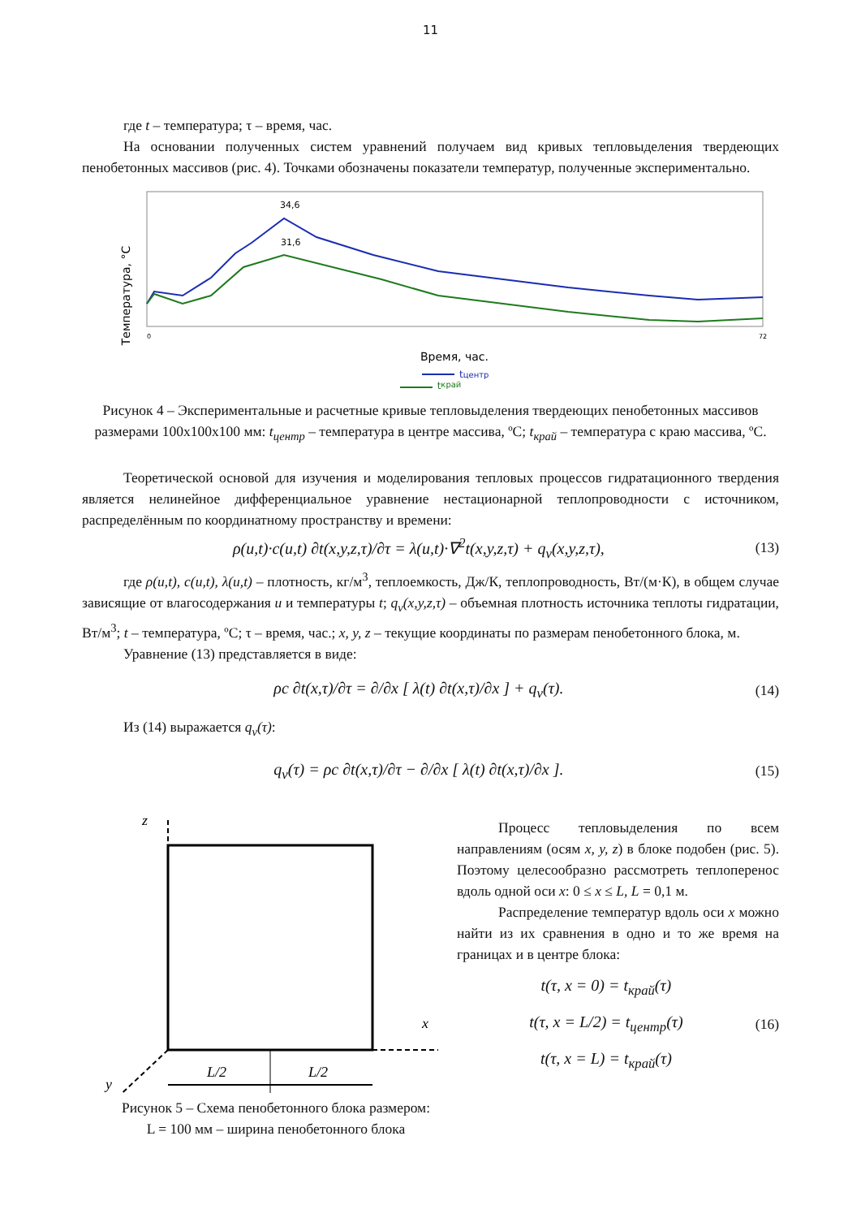11
где t – температура; τ – время, час.
На основании полученных систем уравнений получаем вид кривых тепловыделения твердеющих пенобетонных массивов (рис. 4). Точками обозначены показатели температур, полученные экспериментально.
Температура, °C
34,6
31,6
0
72
Время, час.
tцентр
t<sub>край</sub>
Рисунок 4 – Экспериментальные и расчетные кривые тепловыделения твердеющих пенобетонных массивов размерами 100x100x100 мм: t<sub>центр</sub> – температура в центре массива, ºС; t<sub>край</sub> – температура с краю массива, ºС.
Теоретической основой для изучения и моделирования тепловых процессов гидратационного твердения является нелинейное дифференциальное уравнение нестационарной теплопроводности с источником, распределённым по координатному пространству и времени:
ρ(u,t)·c(u,t) ∂t(x,y,z,τ)/∂τ = λ(u,t)·∇<sup>2</sup>t(x,y,z,τ) + q<sub>v</sub>(x,y,z,τ), (13)
где ρ(u,t), c(u,t), λ(u,t) – плотность, кг/м<sup>3</sup>, теплоемкость, Дж/К, теплопроводность, Вт/(м·К), в общем случае зависящие от влагосодержания u и температуры t; q<sub>v</sub>(x,y,z,τ) – объемная плотность источника теплоты гидратации, Вт/м<sup>3</sup>; t – температура, ºС; τ – время, час.; x, y, z – текущие координаты по размерам пенобетонного блока, м.
Уравнение (13) представляется в виде:
ρc ∂t(x,τ)/∂τ = ∂/∂x [ λ(t) ∂t(x,τ)/∂x ] + q<sub>v</sub>(τ). (14)
Из (14) выражается q<sub>v</sub>(τ):
q<sub>v</sub>(τ) = ρc ∂t(x,τ)/∂τ − ∂/∂x [ λ(t) ∂t(x,τ)/∂x ]. (15)
z
x
y
L/2
L/2
Рисунок 5 – Схема пенобетонного блока размером:
L = 100 мм – ширина пенобетонного блока
Процесс тепловыделения по всем направлениям (осям x, y, z) в блоке подобен (рис. 5). Поэтому целесообразно рассмотреть теплоперенос вдоль одной оси x: 0 ≤ x ≤ L, L = 0,1 м.
Распределение температур вдоль оси x можно найти из их сравнения в одно и то же время на границах и в центре блока:
t(τ, x = 0) = t<sub>край</sub>(τ)
t(τ, x = L/2) = t<sub>центр</sub>(τ)
t(τ, x = L) = t<sub>край</sub>(τ) (16)